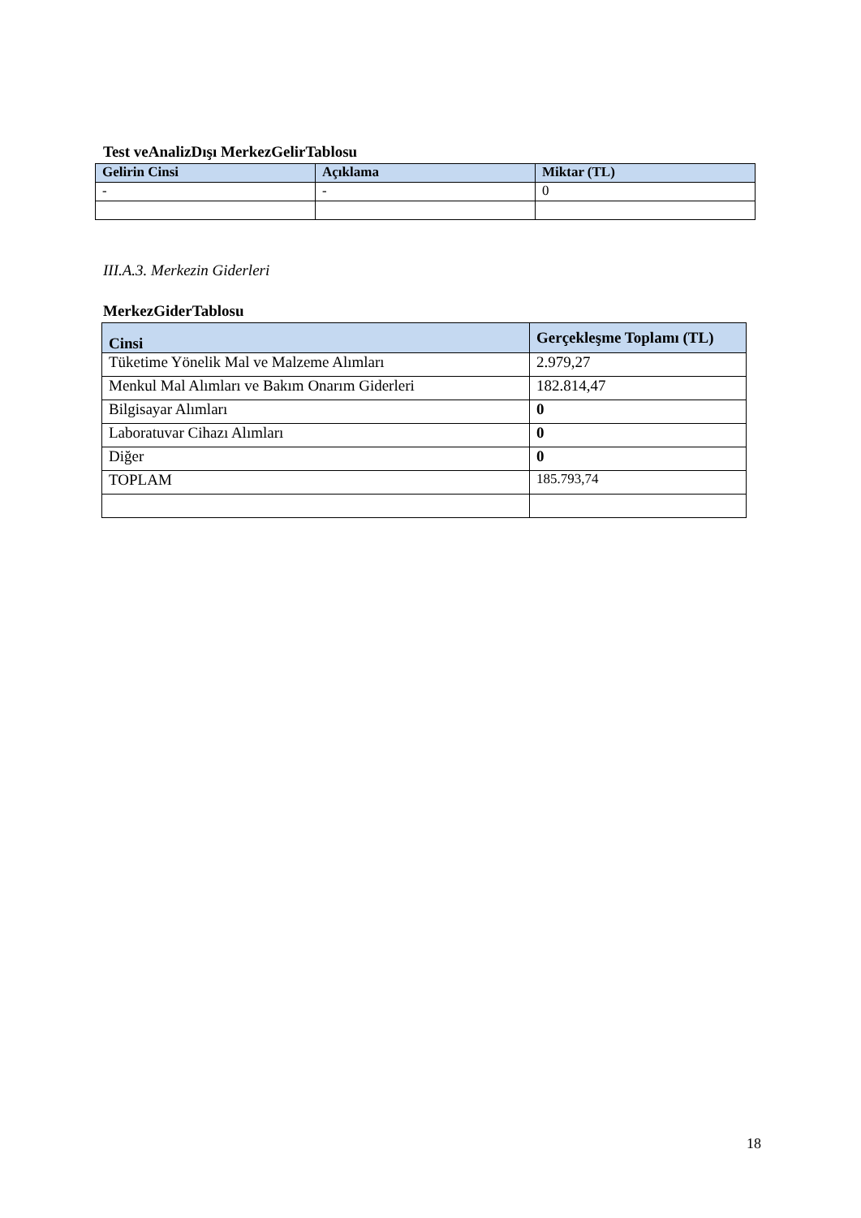Test veAnalizDışı MerkezGelirTablosu
| Gelirin Cinsi | Açıklama | Miktar (TL) |
| --- | --- | --- |
| - | - | 0 |
III.A.3. Merkezin Giderleri
MerkezGiderTablosu
| Cinsi | Gerçekleşme Toplamı (TL) |
| --- | --- |
| Tüketime Yönelik Mal ve Malzeme Alımları | 2.979,27 |
| Menkul Mal Alımları ve Bakım Onarım Giderleri | 182.814,47 |
| Bilgisayar Alımları | 0 |
| Laboratuvar Cihazı Alımları | 0 |
| Diğer | 0 |
| TOPLAM | 185.793,74 |
18